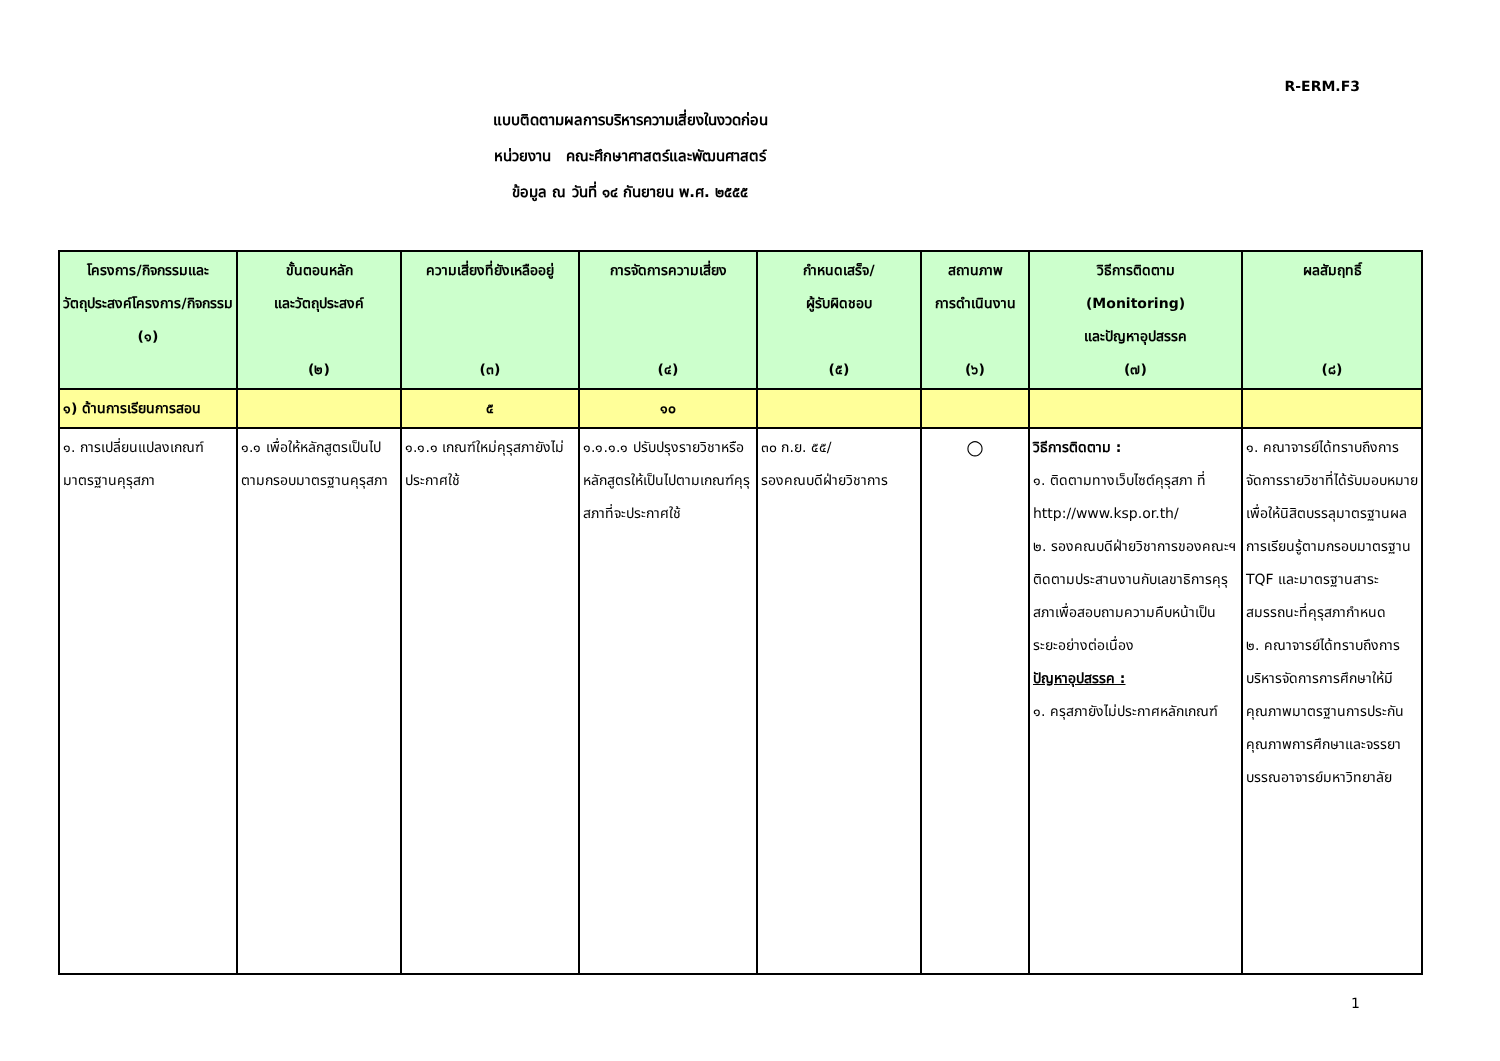R-ERM.F3
แบบติดตามผลการบริหารความเสี่ยงในงวดก่อน
หน่วยงาน คณะศึกษาศาสตร์และพัฒนศาสตร์
ข้อมูล ณ วันที่ ๑๔ กันยายน พ.ศ. ๒๕๕๕
| โครงการ/กิจกรรมและวัตถุประสงค์โครงการ/กิจกรรม (๑) | ขั้นตอนหลัก และวัตถุประสงค์ (๒) | ความเสี่ยงที่ยังเหลืออยู่ (๓) | การจัดการความเสี่ยง (๔) | กำหนดเสร็จ/ ผู้รับผิดชอบ (๕) | สถานภาพ การดำเนินงาน (๖) | วิธีการติดตาม (Monitoring) และปัญหาอุปสรรค (๗) | ผลสัมฤทธิ์ (๘) |
| --- | --- | --- | --- | --- | --- | --- | --- |
| ๑) ด้านการเรียนการสอน | | ๕ | ๑๐ | | | | |
| ๑. การเปลี่ยนแปลงเกณฑ์มาตรฐานคุรุสภา | ๑.๑ เพื่อให้หลักสูตรเป็นไปตามกรอบมาตรฐานคุรุสภา | ๑.๑.๑ เกณฑ์ใหม่คุรุสภายังไม่ประกาศใช้ | ๑.๑.๑.๑ ปรับปรุงรายวิชาหรือหลักสูตรให้เป็นไปตามเกณฑ์คุรุสภาที่จะประกาศใช้ | ๓๐ ก.ย. ๕๕/ รองคณบดีฝ่ายวิชาการ | ○ | วิธีการติดตาม : ๑. ติดตามทางเว็บไซต์คุรุสภา ที่ http://www.ksp.or.th/ ๒. รองคณบดีฝ่ายวิชาการของคณะฯ ติดตามประสานงานกับเลขาธิการคุรุสภาเพื่อสอบถามความคืบหน้าเป็นระยะอย่างต่อเนื่อง ปัญหาอุปสรรค : ๑. ครุสภายังไม่ประกาศหลักเกณฑ์ | ๑. คณาจารย์ได้ทราบถึงการจัดการรายวิชาที่ได้รับมอบหมาย เพื่อให้นิสิตบรรลุมาตรฐานผลการเรียนรู้ตามกรอบมาตรฐาน TQF และมาตรฐานสาระสมรรถนะที่คุรุสภากำหนด ๒. คณาจารย์ได้ทราบถึงการบริหารจัดการการศึกษาให้มีคุณภาพมาตรฐานการประกันคุณภาพการศึกษาและจรรยาบรรณอาจารย์มหาวิทยาลัย |
1